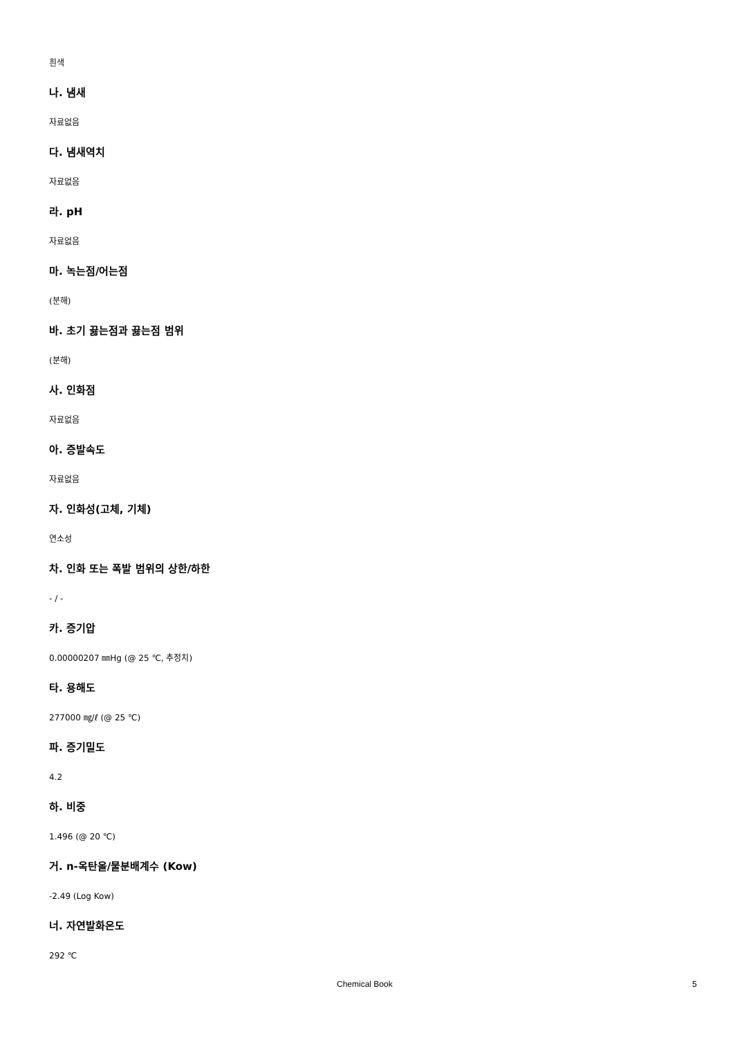흰색
나. 냄새
자료없음
다. 냄새역치
자료없음
라. pH
자료없음
마. 녹는점/어는점
(분해)
바. 초기 끓는점과 끓는점 범위
(분해)
사. 인화점
자료없음
아. 증발속도
자료없음
자. 인화성(고체, 기체)
연소성
차. 인화 또는 폭발 범위의 상한/하한
- / -
카. 증기압
0.00000207 ㎜Hg (@ 25 ℃, 추정치)
타. 용해도
277000 ㎎/ℓ (@ 25 ℃)
파. 증기밀도
4.2
하. 비중
1.496 (@ 20 ℃)
거. n-옥탄올/물분배계수 (Kow)
-2.49 (Log Kow)
너. 자연발화온도
292 ℃
Chemical Book 5